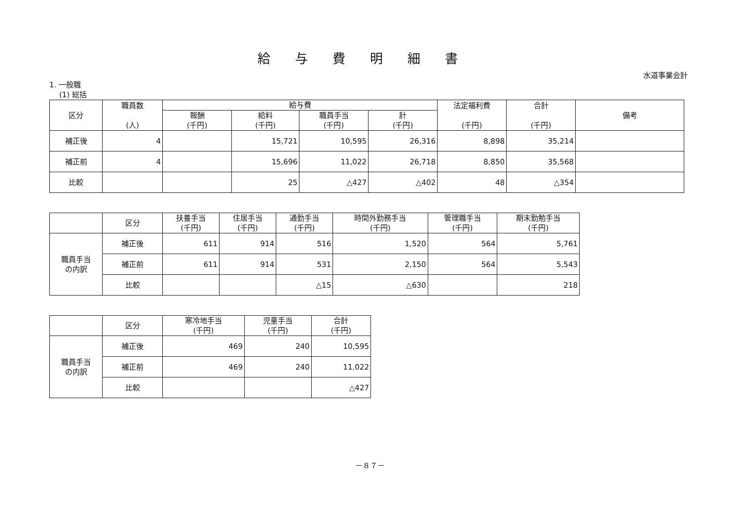給与費明細書
水道事業会計
1. 一般職
(1) 総括
| 区分 | 職員数 (人) | 給与費 | | | | 法定福利費 (千円) | 合計 (千円) | 備考 |
| --- | --- | --- | --- | --- | --- | --- | --- | --- |
| | | 報酬 (千円) | 給料 (千円) | 職員手当 (千円) | 計 (千円) | | | |
| 補正後 | 4 | | 15,721 | 10,595 | 26,316 | 8,898 | 35,214 | |
| 補正前 | 4 | | 15,696 | 11,022 | 26,718 | 8,850 | 35,568 | |
| 比較 | | | 25 | △427 | △402 | 48 | △354 | |
| | 区分 | 扶養手当 (千円) | 住居手当 (千円) | 通勤手当 (千円) | 時間外勤務手当 (千円) | 管理職手当 (千円) | 期末勤勉手当 (千円) |
| --- | --- | --- | --- | --- | --- | --- | --- |
| 職員手当 の内訳 | 補正後 | 611 | 914 | 516 | 1,520 | 564 | 5,761 |
| | 補正前 | 611 | 914 | 531 | 2,150 | 564 | 5,543 |
| | 比較 | | | △15 | △630 | | 218 |
| | 区分 | 寒冷地手当 (千円) | 児童手当 (千円) | 合計 (千円) |
| --- | --- | --- | --- | --- |
| 職員手当 の内訳 | 補正後 | 469 | 240 | 10,595 |
| | 補正前 | 469 | 240 | 11,022 |
| | 比較 | | | △427 |
－８７－